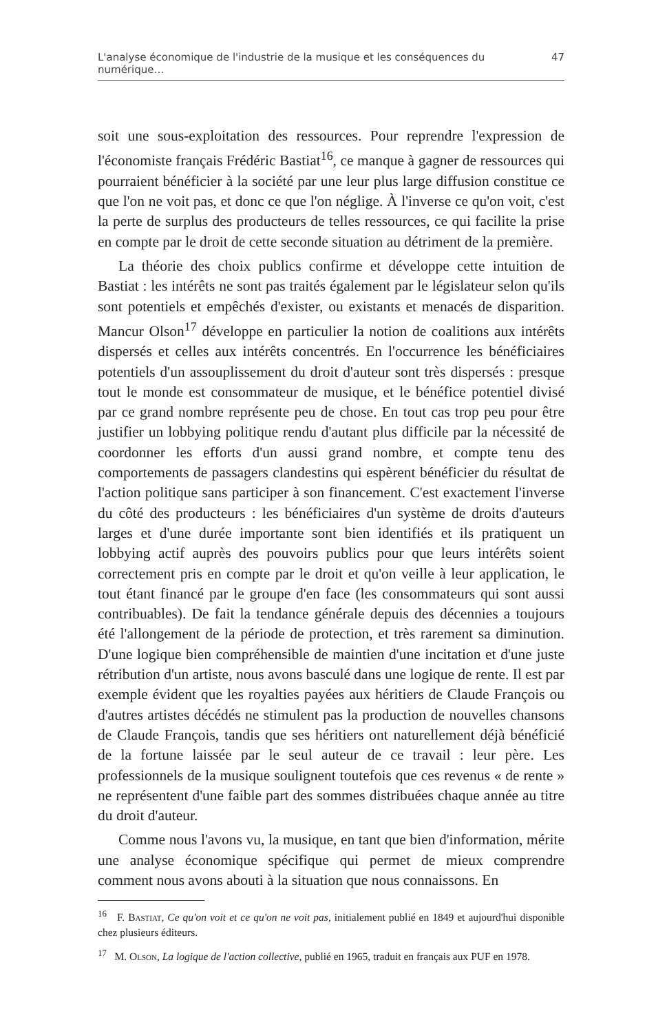L'analyse économique de l'industrie de la musique et les conséquences du numérique… 47
soit une sous-exploitation des ressources. Pour reprendre l'expression de l'économiste français Frédéric Bastiat<sup>16</sup>, ce manque à gagner de ressources qui pourraient bénéficier à la société par une leur plus large diffusion constitue ce que l'on ne voit pas, et donc ce que l'on néglige. À l'inverse ce qu'on voit, c'est la perte de surplus des producteurs de telles ressources, ce qui facilite la prise en compte par le droit de cette seconde situation au détriment de la première.
La théorie des choix publics confirme et développe cette intuition de Bastiat : les intérêts ne sont pas traités également par le législateur selon qu'ils sont potentiels et empêchés d'exister, ou existants et menacés de disparition. Mancur Olson<sup>17</sup> développe en particulier la notion de coalitions aux intérêts dispersés et celles aux intérêts concentrés. En l'occurrence les bénéficiaires potentiels d'un assouplissement du droit d'auteur sont très dispersés : presque tout le monde est consommateur de musique, et le bénéfice potentiel divisé par ce grand nombre représente peu de chose. En tout cas trop peu pour être justifier un lobbying politique rendu d'autant plus difficile par la nécessité de coordonner les efforts d'un aussi grand nombre, et compte tenu des comportements de passagers clandestins qui espèrent bénéficier du résultat de l'action politique sans participer à son financement. C'est exactement l'inverse du côté des producteurs : les bénéficiaires d'un système de droits d'auteurs larges et d'une durée importante sont bien identifiés et ils pratiquent un lobbying actif auprès des pouvoirs publics pour que leurs intérêts soient correctement pris en compte par le droit et qu'on veille à leur application, le tout étant financé par le groupe d'en face (les consommateurs qui sont aussi contribuables). De fait la tendance générale depuis des décennies a toujours été l'allongement de la période de protection, et très rarement sa diminution. D'une logique bien compréhensible de maintien d'une incitation et d'une juste rétribution d'un artiste, nous avons basculé dans une logique de rente. Il est par exemple évident que les royalties payées aux héritiers de Claude François ou d'autres artistes décédés ne stimulent pas la production de nouvelles chansons de Claude François, tandis que ses héritiers ont naturellement déjà bénéficié de la fortune laissée par le seul auteur de ce travail : leur père. Les professionnels de la musique soulignent toutefois que ces revenus « de rente » ne représentent d'une faible part des sommes distribuées chaque année au titre du droit d'auteur.
Comme nous l'avons vu, la musique, en tant que bien d'information, mérite une analyse économique spécifique qui permet de mieux comprendre comment nous avons abouti à la situation que nous connaissons. En
<sup>16</sup> F. Bastiat, Ce qu'on voit et ce qu'on ne voit pas, initialement publié en 1849 et aujourd'hui disponible chez plusieurs éditeurs.
<sup>17</sup> M. Olson, La logique de l'action collective, publié en 1965, traduit en français aux PUF en 1978.